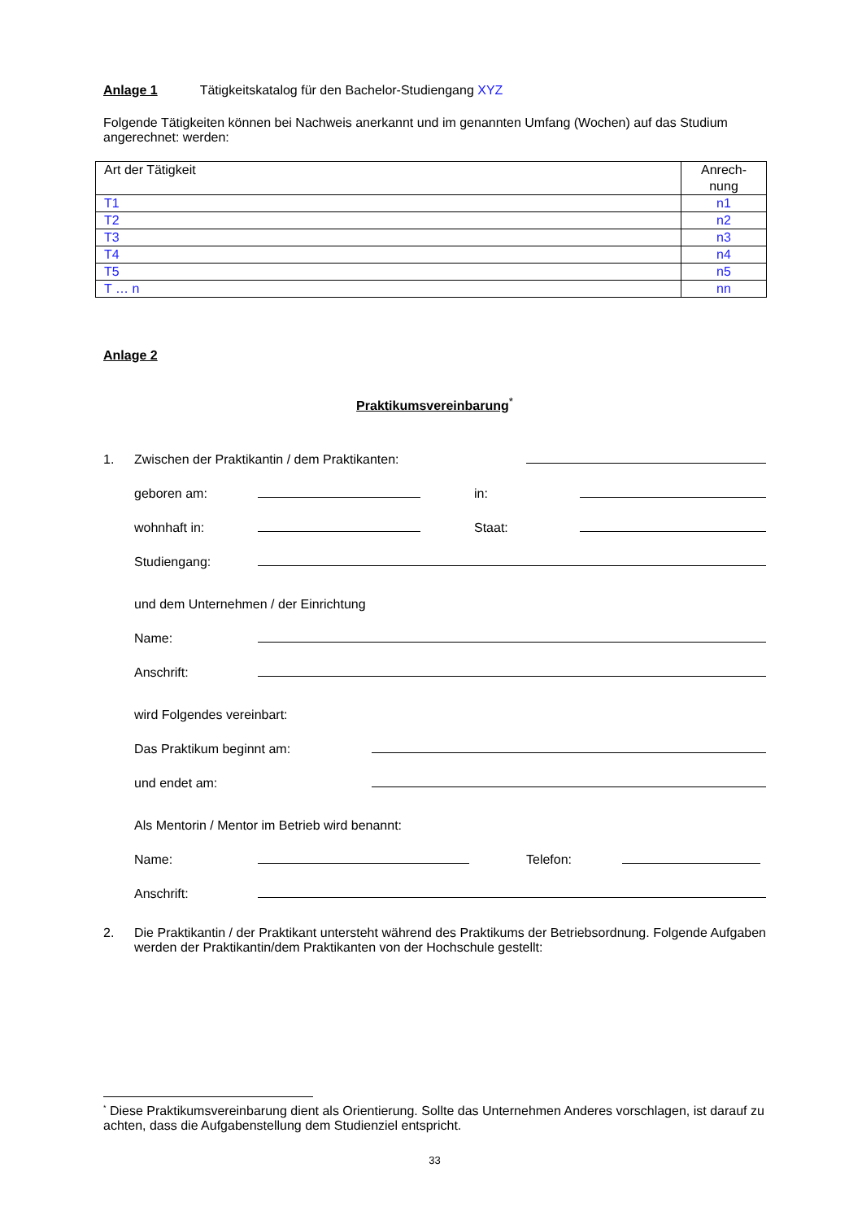Anlage 1 Tätigkeitskatalog für den Bachelor-Studiengang XYZ
Folgende Tätigkeiten können bei Nachweis anerkannt und im genannten Umfang (Wochen) auf das Studium angerechnet: werden:
| Art der Tätigkeit | Anrech- nung |
| --- | --- |
| T1 | n1 |
| T2 | n2 |
| T3 | n3 |
| T4 | n4 |
| T5 | n5 |
| T … n | nn |
Anlage 2
Praktikumsvereinbarung<sup>*</sup>
1. Zwischen der Praktikantin / dem Praktikanten:
geboren am:
in:
wohnhaft in:
Staat:
Studiengang:
und dem Unternehmen / der Einrichtung
Name:
Anschrift:
wird Folgendes vereinbart:
Das Praktikum beginnt am:
und endet am:
Als Mentorin / Mentor im Betrieb wird benannt:
Name:
Telefon:
Anschrift:
2. Die Praktikantin / der Praktikant untersteht während des Praktikums der Betriebsordnung. Folgende Aufgaben werden der Praktikantin/dem Praktikanten von der Hochschule gestellt:
<sup>*</sup> Diese Praktikumsvereinbarung dient als Orientierung. Sollte das Unternehmen Anderes vorschlagen, ist darauf zu achten, dass die Aufgabenstellung dem Studienziel entspricht.
33